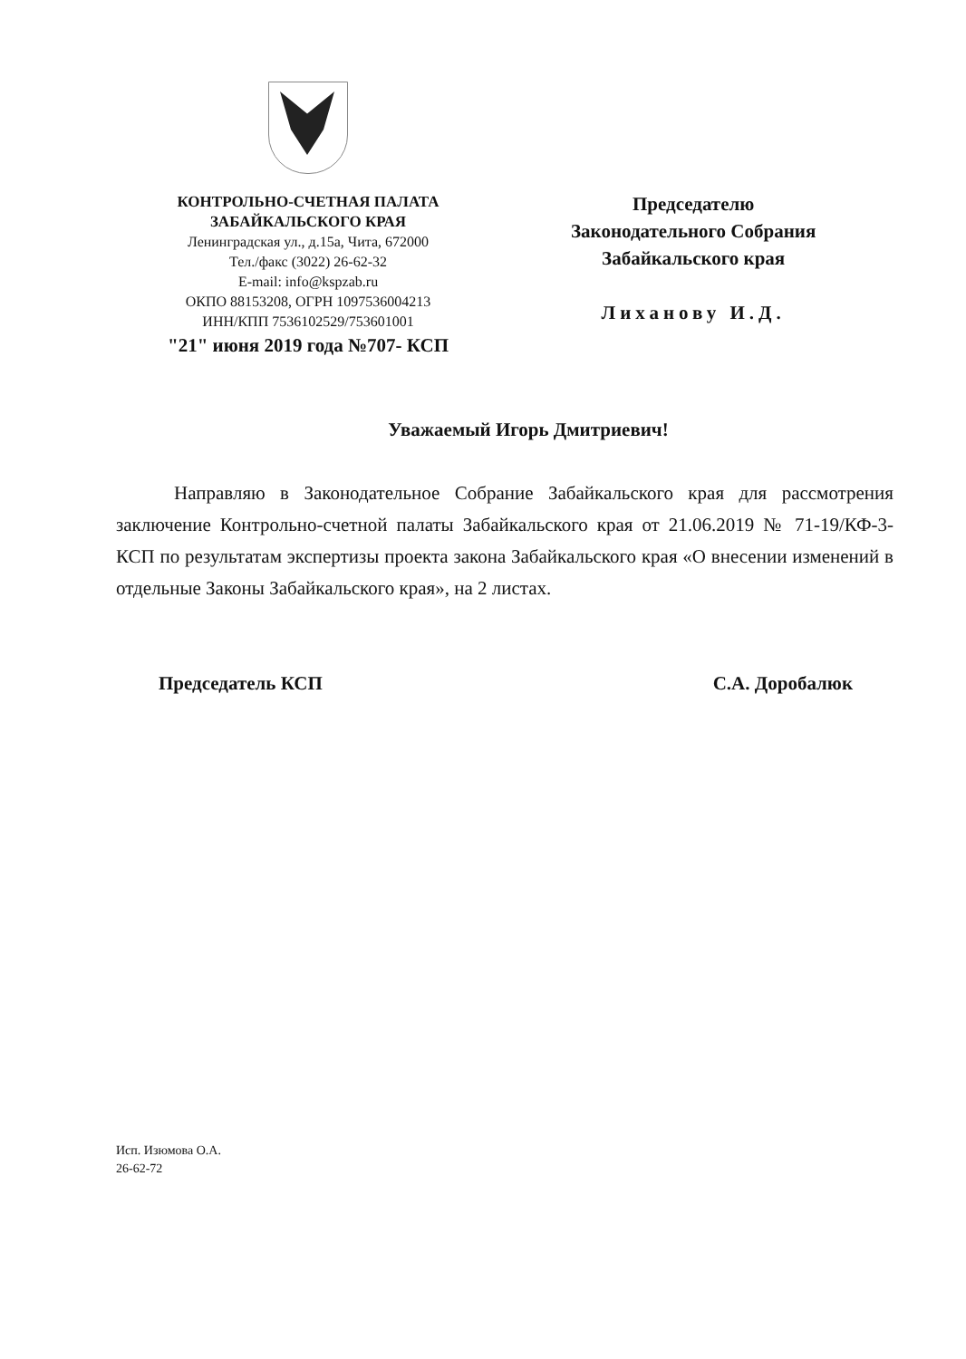КОНТРОЛЬНО-СЧЕТНАЯ ПАЛАТА
ЗАБАЙКАЛЬСКОГО КРАЯ
Ленинградская ул., д.15а, Чита, 672000
Тел./факс (3022) 26-62-32
E-mail: info@kspzab.ru
ОКПО 88153208, ОГРН 1097536004213
ИНН/КПП 7536102529/753601001
"21" июня 2019 года №707- КСП
Председателю
Законодательного Собрания
Забайкальского края
Лиханову И.Д.
Уважаемый Игорь Дмитриевич!
Направляю в Законодательное Собрание Забайкальского края для рассмотрения заключение Контрольно-счетной палаты Забайкальского края от 21.06.2019 № 71-19/КФ-3-КСП по результатам экспертизы проекта закона Забайкальского края «О внесении изменений в отдельные Законы Забайкальского края», на 2 листах.
Председатель КСП С.А. Доробалюк
Исп. Изюмова О.А.
26-62-72